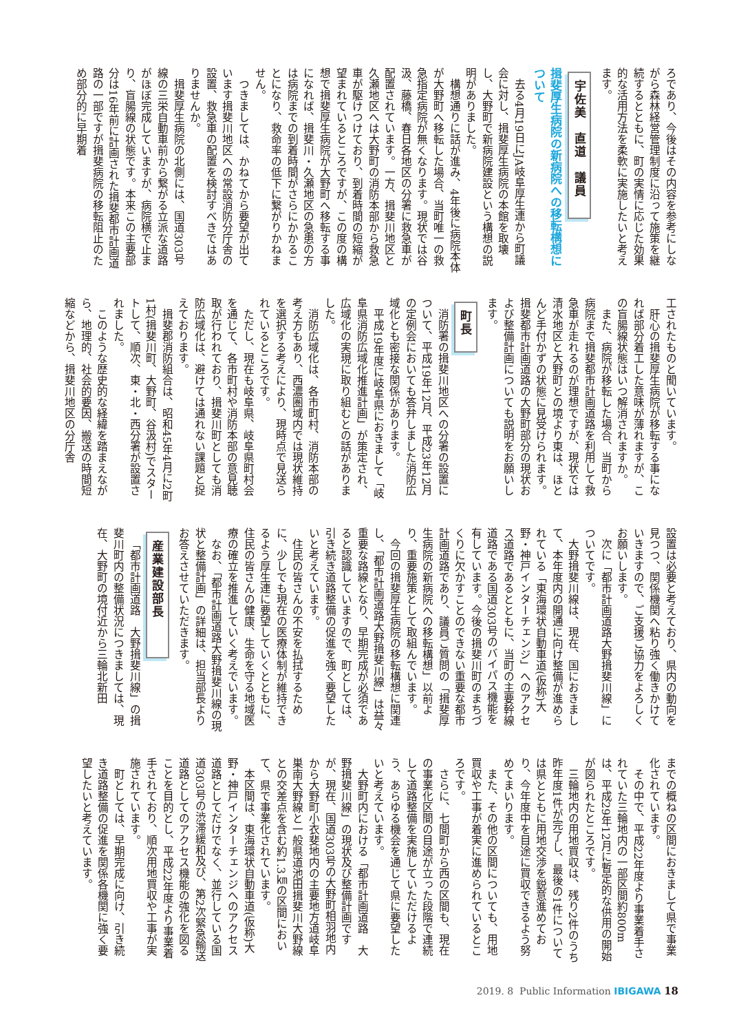ろであり、今後はその内容を参考にしながら森林経営管理制度に沿って施策を継続するとともに、町の実情に応じた効果的な活用方法を柔軟に実施したいと考えます。
宇佐美　直道　議員
揖斐厚生病院の新病院への移転構想について
去る4月19日にJA岐阜厚生連から町議会に対し、揖斐厚生病院の本館を取壊し、大野町で新病院建設という構想の説明がありました。
構想通りに話が進み、4年後に病院本体が大野町へ移転した場合、当町唯一の救急指定病院が無くなります。現状では谷汲、藤橋、春日各地区の分署に救急車が配置されています。一方、揖斐川地区と久瀬地区へは大野町の消防本部から救急車が駆けつけており、到着時間の短縮が望まれているところですが、この度の構想で揖斐厚生病院が大野町へ移転する事になれば、揖斐川・久瀬地区の急患の方は病院までの到着時間がさらにかかることになり、救命率の低下に繋がりかねません。
つきましては、かねてから要望が出ています揖斐川地区への常設消防分庁舎の設置、救急車の配置を検討すべきではありませんか。
揖斐厚生病院の北側には、国道303号線の三栄自動車前から繋がる立派な道路がほぼ完成していますが、病院横で止まり、盲腸線の状態です。本来この主要部分は16年前に計画された揖斐都市計画道路の一部ですが揖斐病院の移転阻止のため部分的に早期着
工されたものと聞いています。
肝心の揖斐厚生病院が移転する事になれば部分着工した意味が薄れますが、この盲腸線状態はいつ解消されますか。
また、病院が移転した場合、当町から病院まで揖斐都市計画道路を利用して救急車が走れるのが理想ですが、現状では清水地区と大野町との境より東は、ほとんど手付かずの状態に見受けられます。揖斐都市計画道路の大野町部分の現状および整備計画についても説明をお願いします。
町長
消防署の揖斐川地区への分署の設置について、平成19年12月、平成23年12月の定例会においても答弁しました消防広域化とも密接な関係があります。
平成19年度に岐阜県におきまして「岐阜県消防広域化推進計画」が策定され、広域化の実現に取り組むとの話がありました。
消防広域化は、各市町村、消防本部の考え方もあり、西濃圏域内では現状維持を選択する考えにより、現時点で見送られているところです。
ただし、現在も岐阜県、岐阜県町村会を通じて、各市町村や消防本部の意見聴取が行われており、揖斐川町としても消防広域化は、避けては通れない課題と捉えております。
揖斐郡消防組合は、昭和45年4月に2町1村(揖斐川町、大野町、谷汲村)でスタートして、順次、東・北・西分署が設置されました。
このような歴史的な経緯を踏まえながら、地理的、社会的要因、搬送の時間短縮などから、揖斐川地区の分庁舎
設置は必要と考えており、県内の動向を見つつ、関係機関へ粘り強く働きかけていきますので、ご支援ご協力をよろしくお願いします。
次に「都市計画道路大野揖斐川線」についてです。
大野揖斐川線は、現在、国におきまして、本年度内の開通に向け整備が進められている「東海環状自動車道(仮称)大野・神戸インターチェンジ」へのアクセス道路であるとともに、当町の主要幹線道路である国道303号のバイパス機能を有しています。今後の揖斐川町のまちづくりに欠かすことのできない重要な都市計画道路であり、議員ご質問の「揖斐厚生病院の新病院への移転構想」以前より、重要施策として取組んでいます。
今回の揖斐厚生病院の移転構想に関連し、「都市計画道路大野揖斐川線」は益々重要な路線となり、早期完成が必須であると認識していますので、町としては、引き続き道路整備の促進を強く要望したいと考えています。
住民の皆さんの不安を払拭するために、少しでも現在の医療体制が維持できるよう厚生連に要望していくとともに、住民の皆さんの健康、生命を守る地域医療の確立を推進していく考えでいます。
なお、「都市計画道路大野揖斐川線の現状と整備計画」の詳細は、担当部長よりお答えさせていただきます。
産業建設部長
「都市計画道路　大野揖斐川線」の揖斐川町内の整備状況につきましては、現在、大野町の境付近から三輪北新田
までの概ねの区間におきまして県で事業化されています。
その中で、平成22年度より事業着手されていた三輪地内の一部区間約800mは、平成29年12月に暫定的な供用の開始が図られたところです。
三輪地内の用地買収は、残り2件のうち昨年度1件が完了し、最後の1件については県とともに用地交渉を鋭意進めており、今年度中を目途に買収できるよう努めてまいります。
また、その他の区間についても、用地買収や工事が着実に進められているところです。
さらに、七間町から西の区間も、現在の事業化区間の目途が立った段階で連続して道路整備を実施していただけるよう、あらゆる機会を通じて県に要望したいと考えています。
大野町内における「都市計画道路　大野揖斐川線」の現状及び整備計画ですが、現在、国道303号の大野町相羽地内から大野町小衣斐地内の主要地方道岐阜巣南大野線と一般県道池田揖斐川大野線との交差点を含む約1.3㎞の区間において、県で事業化されています。
本区間は、東海環状自動車道(仮称)大野・神戸インターチェンジへのアクセス道路としてだけでなく、並行している国道303号の渋滞緩和及び、第2次緊急輸送道路としてのアクセス機能の強化を図ることを目的とし、平成22年度より事業着手されており、順次用地買収や工事が実施されています。
町としては、早期完成に向け、引き続き道路整備の促進を関係各機関に強く要望したいと考えています。
2019. 8 Public Information IBIGAWA 18